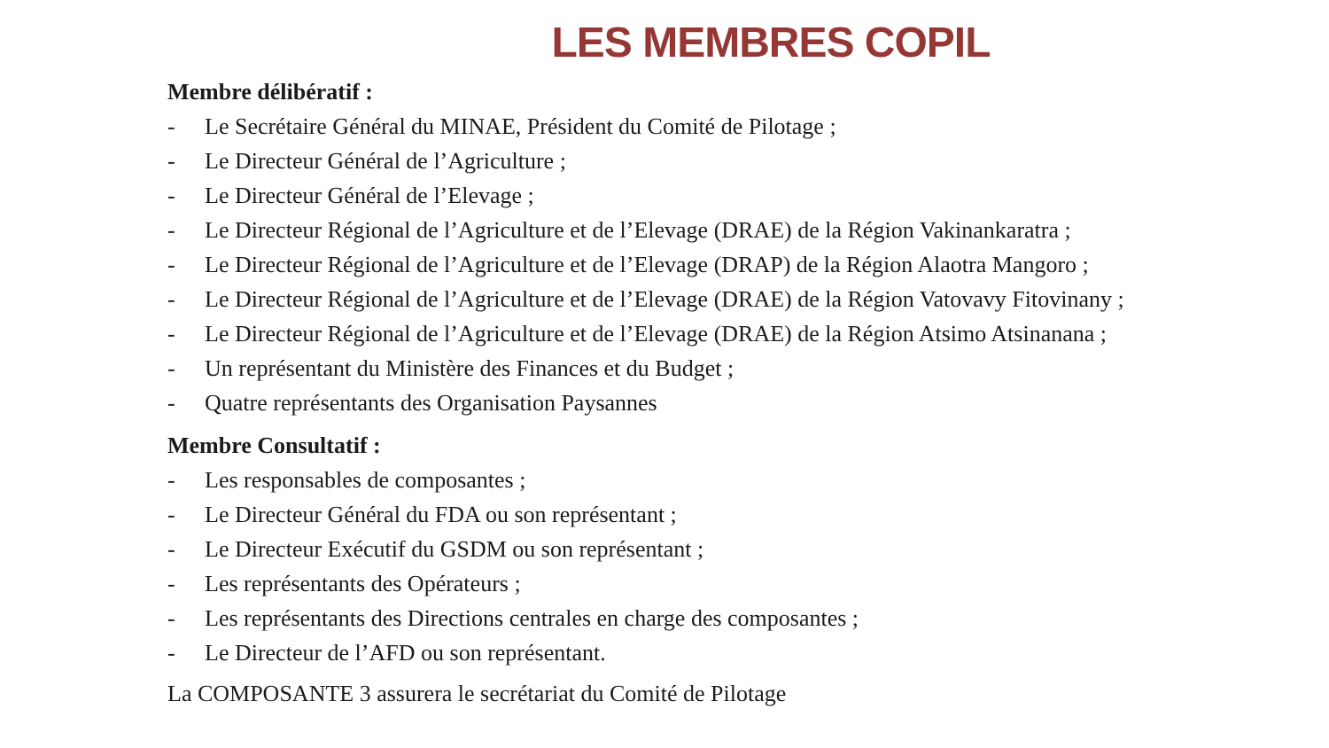LES MEMBRES COPIL
Membre délibératif :
- Le Secrétaire Général du MINAE, Président du Comité de Pilotage ;
- Le Directeur Général de l’Agriculture ;
- Le Directeur Général de l’Elevage ;
- Le Directeur Régional de l’Agriculture et de l’Elevage (DRAE) de la Région Vakinankaratra ;
- Le Directeur Régional de l’Agriculture et de l’Elevage (DRAP) de la Région Alaotra Mangoro ;
- Le Directeur Régional de l’Agriculture et de l’Elevage (DRAE) de la Région Vatovavy Fitovinany ;
- Le Directeur Régional de l’Agriculture et de l’Elevage (DRAE) de la Région Atsimo Atsinanana ;
- Un représentant du Ministère des Finances et du Budget ;
- Quatre représentants des Organisation Paysannes
Membre Consultatif :
- Les responsables de composantes ;
- Le Directeur Général du FDA ou son représentant ;
- Le Directeur Exécutif du GSDM ou son représentant ;
- Les représentants des Opérateurs ;
- Les représentants des Directions centrales en charge des composantes ;
- Le Directeur de l’AFD ou son représentant.
La COMPOSANTE 3 assurera le secrétariat du Comité de Pilotage